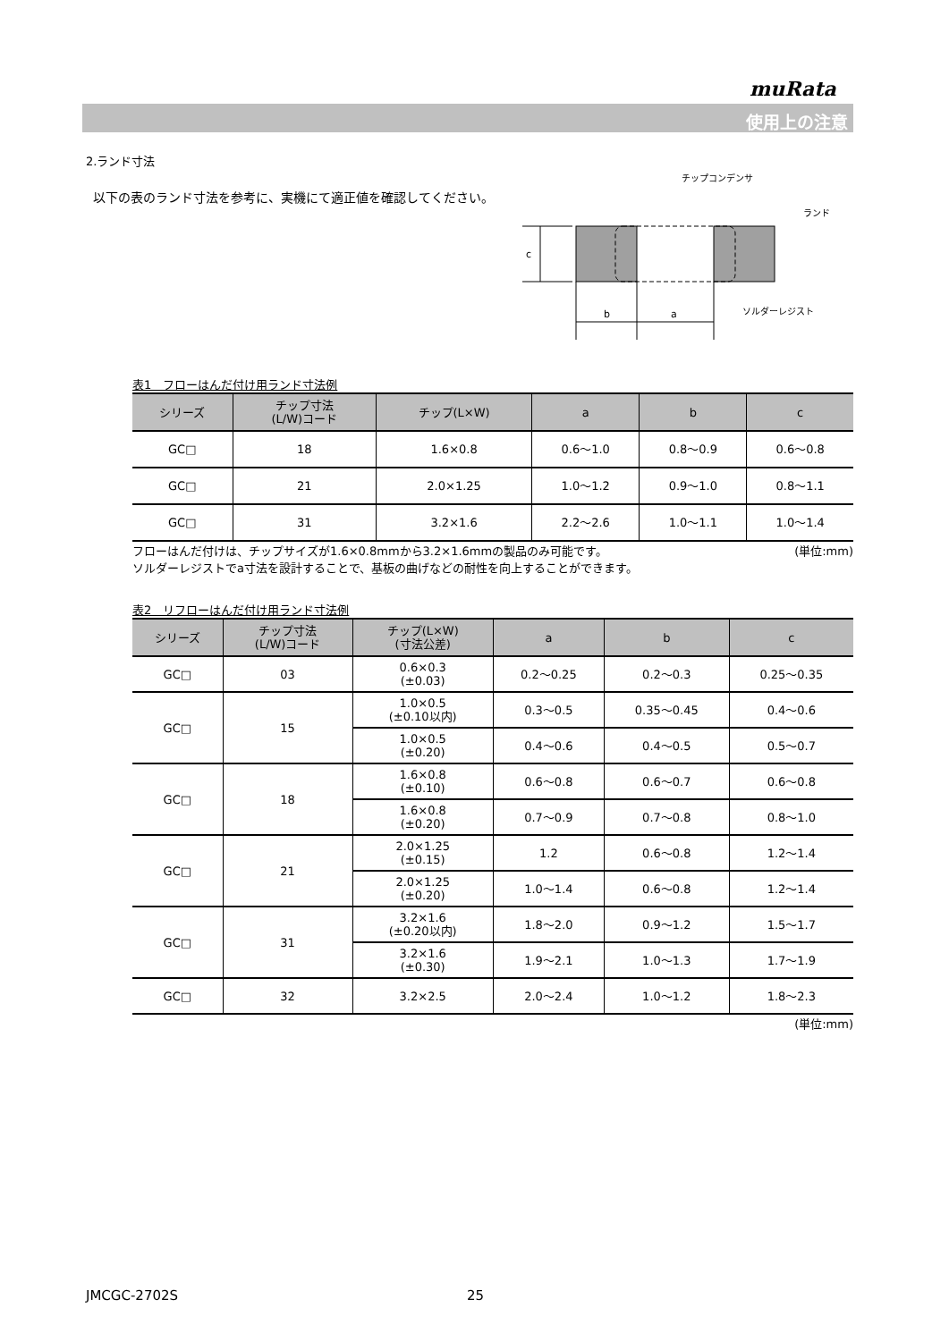muRata
使用上の注意
2.ランド寸法
以下の表のランド寸法を参考に、実機にて適正値を確認してください。
c
b
a
チップコンデンサ
ランド
ソルダーレジスト
表1　フローはんだ付け用ランド寸法例
| シリーズ | チップ寸法 (L/W)コード | チップ(L×W) | a | b | c |
| --- | --- | --- | --- | --- | --- |
| GC□ | 18 | 1.6×0.8 | 0.6～1.0 | 0.8～0.9 | 0.6～0.8 |
| GC□ | 21 | 2.0×1.25 | 1.0～1.2 | 0.9～1.0 | 0.8～1.1 |
| GC□ | 31 | 3.2×1.6 | 2.2～2.6 | 1.0～1.1 | 1.0～1.4 |
フローはんだ付けは、チップサイズが1.6×0.8mmから3.2×1.6mmの製品のみ可能です。 (単位:mm)
ソルダーレジストでa寸法を設計することで、基板の曲げなどの耐性を向上することができます。
表2　リフローはんだ付け用ランド寸法例
| シリーズ | チップ寸法 (L/W)コード | チップ(L×W) (寸法公差) | a | b | c |
| --- | --- | --- | --- | --- | --- |
| GC□ | 03 | 0.6×0.3 (±0.03) | 0.2～0.25 | 0.2～0.3 | 0.25～0.35 |
| GC□ | 15 | 1.0×0.5 (±0.10以内) | 0.3～0.5 | 0.35～0.45 | 0.4～0.6 |
| | | 1.0×0.5 (±0.20) | 0.4～0.6 | 0.4～0.5 | 0.5～0.7 |
| GC□ | 18 | 1.6×0.8 (±0.10) | 0.6～0.8 | 0.6～0.7 | 0.6～0.8 |
| | | 1.6×0.8 (±0.20) | 0.7～0.9 | 0.7～0.8 | 0.8～1.0 |
| GC□ | 21 | 2.0×1.25 (±0.15) | 1.2 | 0.6～0.8 | 1.2～1.4 |
| | | 2.0×1.25 (±0.20) | 1.0～1.4 | 0.6～0.8 | 1.2～1.4 |
| GC□ | 31 | 3.2×1.6 (±0.20以内) | 1.8～2.0 | 0.9～1.2 | 1.5～1.7 |
| | | 3.2×1.6 (±0.30) | 1.9～2.1 | 1.0～1.3 | 1.7～1.9 |
| GC□ | 32 | 3.2×2.5 | 2.0～2.4 | 1.0～1.2 | 1.8～2.3 |
(単位:mm)
JMCGC-2702S 25